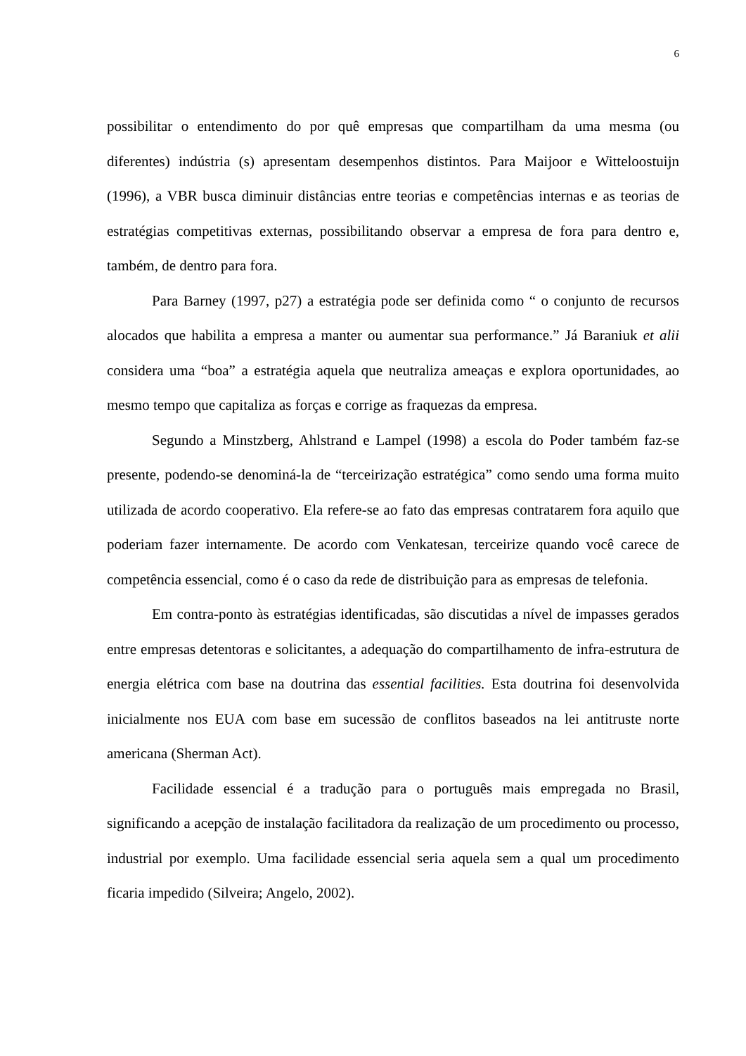6
possibilitar o entendimento do por quê empresas que compartilham da uma mesma (ou diferentes) indústria (s) apresentam desempenhos distintos. Para Maijoor e Witteloostuijn (1996), a VBR busca diminuir distâncias entre teorias e competências internas e as teorias de estratégias competitivas externas, possibilitando observar a empresa de fora para dentro e, também, de dentro para fora.
Para Barney (1997, p27) a estratégia pode ser definida como “ o conjunto de recursos alocados que habilita a empresa a manter ou aumentar sua performance.” Já Baraniuk et alii considera uma “boa” a estratégia aquela que neutraliza ameaças e explora oportunidades, ao mesmo tempo que capitaliza as forças e corrige as fraquezas da empresa.
Segundo a Minstzberg, Ahlstrand e Lampel (1998) a escola do Poder também faz-se presente, podendo-se denominá-la de “terceirização estratégica” como sendo uma forma muito utilizada de acordo cooperativo. Ela refere-se ao fato das empresas contratarem fora aquilo que poderiam fazer internamente. De acordo com Venkatesan, terceirize quando você carece de competência essencial, como é o caso da rede de distribuição para as empresas de telefonia.
Em contra-ponto às estratégias identificadas, são discutidas a nível de impasses gerados entre empresas detentoras e solicitantes, a adequação do compartilhamento de infra-estrutura de energia elétrica com base na doutrina das essential facilities. Esta doutrina foi desenvolvida inicialmente nos EUA com base em sucessão de conflitos baseados na lei antitruste norte americana (Sherman Act).
Facilidade essencial é a tradução para o português mais empregada no Brasil, significando a acepção de instalação facilitadora da realização de um procedimento ou processo, industrial por exemplo. Uma facilidade essencial seria aquela sem a qual um procedimento ficaria impedido (Silveira; Angelo, 2002).